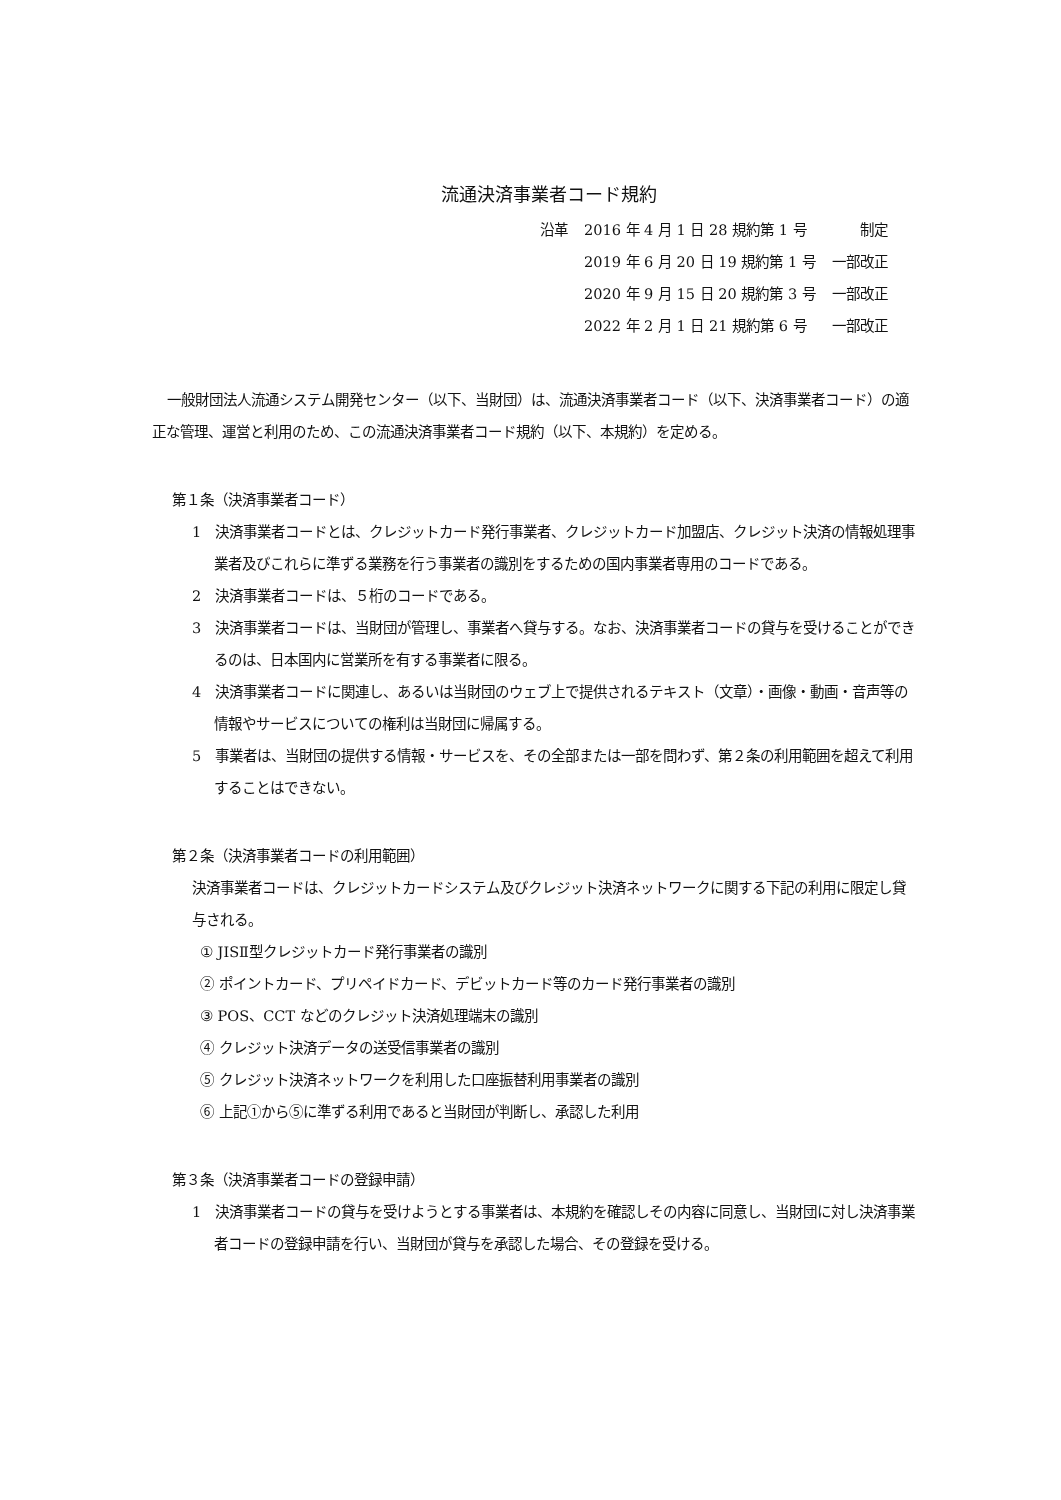流通決済事業者コード規約
| 沿革 | 2016 年 4 月 1 日 28 規約第 1 号 | 制定 |
| | 2019 年 6 月 20 日 19 規約第 1 号 | 一部改正 |
| | 2020 年 9 月 15 日 20 規約第 3 号 | 一部改正 |
| | 2022 年 2 月 1 日 21 規約第 6 号 | 一部改正 |
一般財団法人流通システム開発センター（以下、当財団）は、流通決済事業者コード（以下、決済事業者コード）の適正な管理、運営と利用のため、この流通決済事業者コード規約（以下、本規約）を定める。
第１条（決済事業者コード）
1　決済事業者コードとは、クレジットカード発行事業者、クレジットカード加盟店、クレジット決済の情報処理事業者及びこれらに準ずる業務を行う事業者の識別をするための国内事業者専用のコードである。
2　決済事業者コードは、５桁のコードである。
3　決済事業者コードは、当財団が管理し、事業者へ貸与する。なお、決済事業者コードの貸与を受けることができるのは、日本国内に営業所を有する事業者に限る。
4　決済事業者コードに関連し、あるいは当財団のウェブ上で提供されるテキスト（文章）・画像・動画・音声等の情報やサービスについての権利は当財団に帰属する。
5　事業者は、当財団の提供する情報・サービスを、その全部または一部を問わず、第２条の利用範囲を超えて利用することはできない。
第２条（決済事業者コードの利用範囲）
決済事業者コードは、クレジットカードシステム及びクレジット決済ネットワークに関する下記の利用に限定し貸与される。
① JISⅡ型クレジットカード発行事業者の識別
② ポイントカード、プリペイドカード、デビットカード等のカード発行事業者の識別
③ POS、CCT などのクレジット決済処理端末の識別
④ クレジット決済データの送受信事業者の識別
⑤ クレジット決済ネットワークを利用した口座振替利用事業者の識別
⑥ 上記①から⑤に準ずる利用であると当財団が判断し、承認した利用
第３条（決済事業者コードの登録申請）
1　決済事業者コードの貸与を受けようとする事業者は、本規約を確認しその内容に同意し、当財団に対し決済事業者コードの登録申請を行い、当財団が貸与を承認した場合、その登録を受ける。